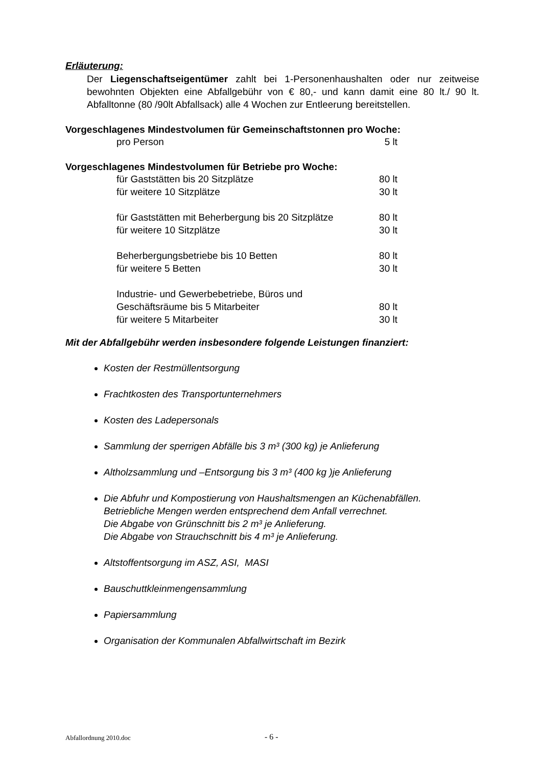Erläuterung:
Der Liegenschaftseigentümer zahlt bei 1-Personenhaushalten oder nur zeit­weise bewohnten Objekten eine Abfallgebühr von € 80,- und kann damit eine 80 lt./ 90 lt. Abfalltonne (80 /90lt Abfallsack) alle 4 Wochen zur Entleerung bereit­stellen.
Vorgeschlagenes Mindestvolumen für Gemeinschaftstonnen pro Woche:
| pro Person | 5 lt |
Vorgeschlagenes Mindestvolumen für Betriebe pro Woche:
| für Gaststätten bis 20 Sitzplätze | 80 lt |
| für weitere 10 Sitzplätze | 30 lt |
| für Gaststätten mit Beherbergung bis 20 Sitzplätze | 80 lt |
| für weitere 10 Sitzplätze | 30 lt |
| Beherbergungsbetriebe bis 10 Betten | 80 lt |
| für weitere 5 Betten | 30 lt |
| Industrie- und Gewerbebetriebe, Büros und | |
| Geschäftsräume bis 5 Mitarbeiter | 80 lt |
| für weitere 5 Mitarbeiter | 30 lt |
Mit der Abfallgebühr werden insbesondere folgende Leistungen finanziert:
Kosten der Restmüllentsorgung
Frachtkosten des Transportunternehmers
Kosten des Ladepersonals
Sammlung der sperrigen Abfälle bis 3 m³ (300 kg) je Anlieferung
Altholzsammlung und –Entsorgung bis 3 m³ (400 kg )je Anlieferung
Die Abfuhr und Kompostierung von Haushaltsmengen an Küchenabfällen.
Betriebliche Mengen werden entsprechend dem Anfall verrechnet.
Die Abgabe von Grünschnitt bis 2 m³ je Anlieferung.
Die Abgabe von Strauchschnitt bis 4 m³ je Anlieferung.
Altstoffentsorgung im ASZ, ASI, MASI
Bauschuttkleinmengensammlung
Papiersammlung
Organisation der Kommunalen Abfallwirtschaft im Bezirk
Abfallordnung 2010.doc - 6 -